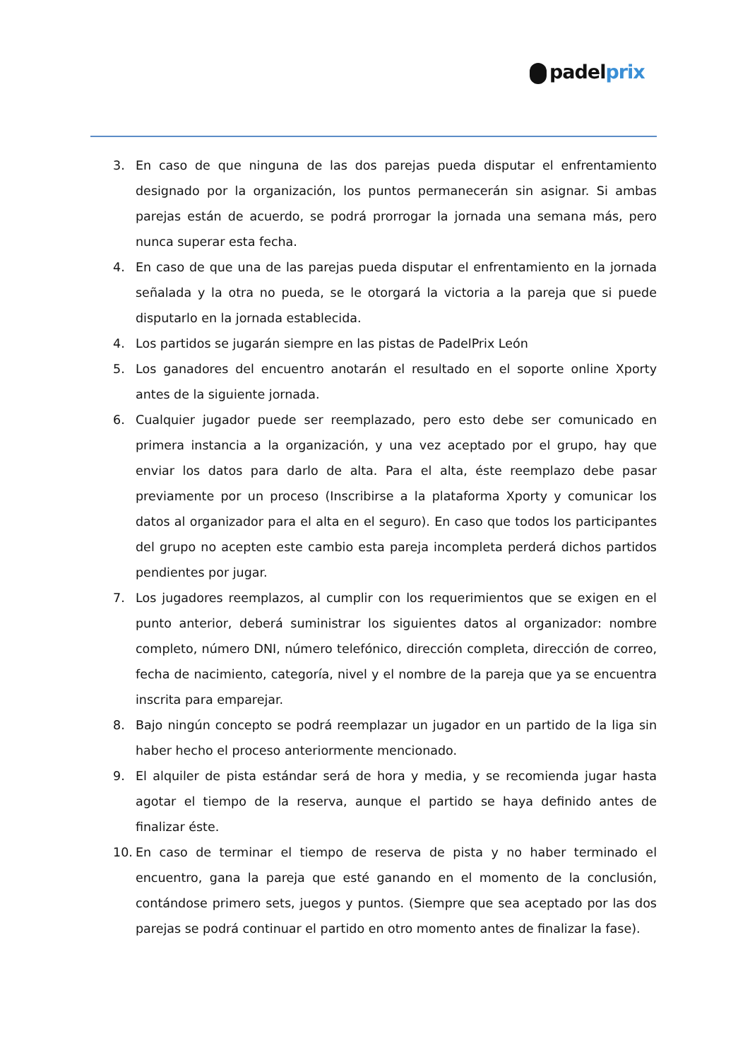padelprix
3. En caso de que ninguna de las dos parejas pueda disputar el enfrentamiento designado por la organización, los puntos permanecerán sin asignar. Si ambas parejas están de acuerdo, se podrá prorrogar la jornada una semana más, pero nunca superar esta fecha.
4. En caso de que una de las parejas pueda disputar el enfrentamiento en la jornada señalada y la otra no pueda, se le otorgará la victoria a la pareja que si puede disputarlo en la jornada establecida.
4. Los partidos se jugarán siempre en las pistas de PadelPrix León
5. Los ganadores del encuentro anotarán el resultado en el soporte online Xporty antes de la siguiente jornada.
6. Cualquier jugador puede ser reemplazado, pero esto debe ser comunicado en primera instancia a la organización, y una vez aceptado por el grupo, hay que enviar los datos para darlo de alta. Para el alta, éste reemplazo debe pasar previamente por un proceso (Inscribirse a la plataforma Xporty y comunicar los datos al organizador para el alta en el seguro). En caso que todos los participantes del grupo no acepten este cambio esta pareja incompleta perderá dichos partidos pendientes por jugar.
7. Los jugadores reemplazos, al cumplir con los requerimientos que se exigen en el punto anterior, deberá suministrar los siguientes datos al organizador: nombre completo, número DNI, número telefónico, dirección completa, dirección de correo, fecha de nacimiento, categoría, nivel y el nombre de la pareja que ya se encuentra inscrita para emparejar.
8. Bajo ningún concepto se podrá reemplazar un jugador en un partido de la liga sin haber hecho el proceso anteriormente mencionado.
9. El alquiler de pista estándar será de hora y media, y se recomienda jugar hasta agotar el tiempo de la reserva, aunque el partido se haya definido antes de finalizar éste.
10. En caso de terminar el tiempo de reserva de pista y no haber terminado el encuentro, gana la pareja que esté ganando en el momento de la conclusión, contándose primero sets, juegos y puntos. (Siempre que sea aceptado por las dos parejas se podrá continuar el partido en otro momento antes de finalizar la fase).